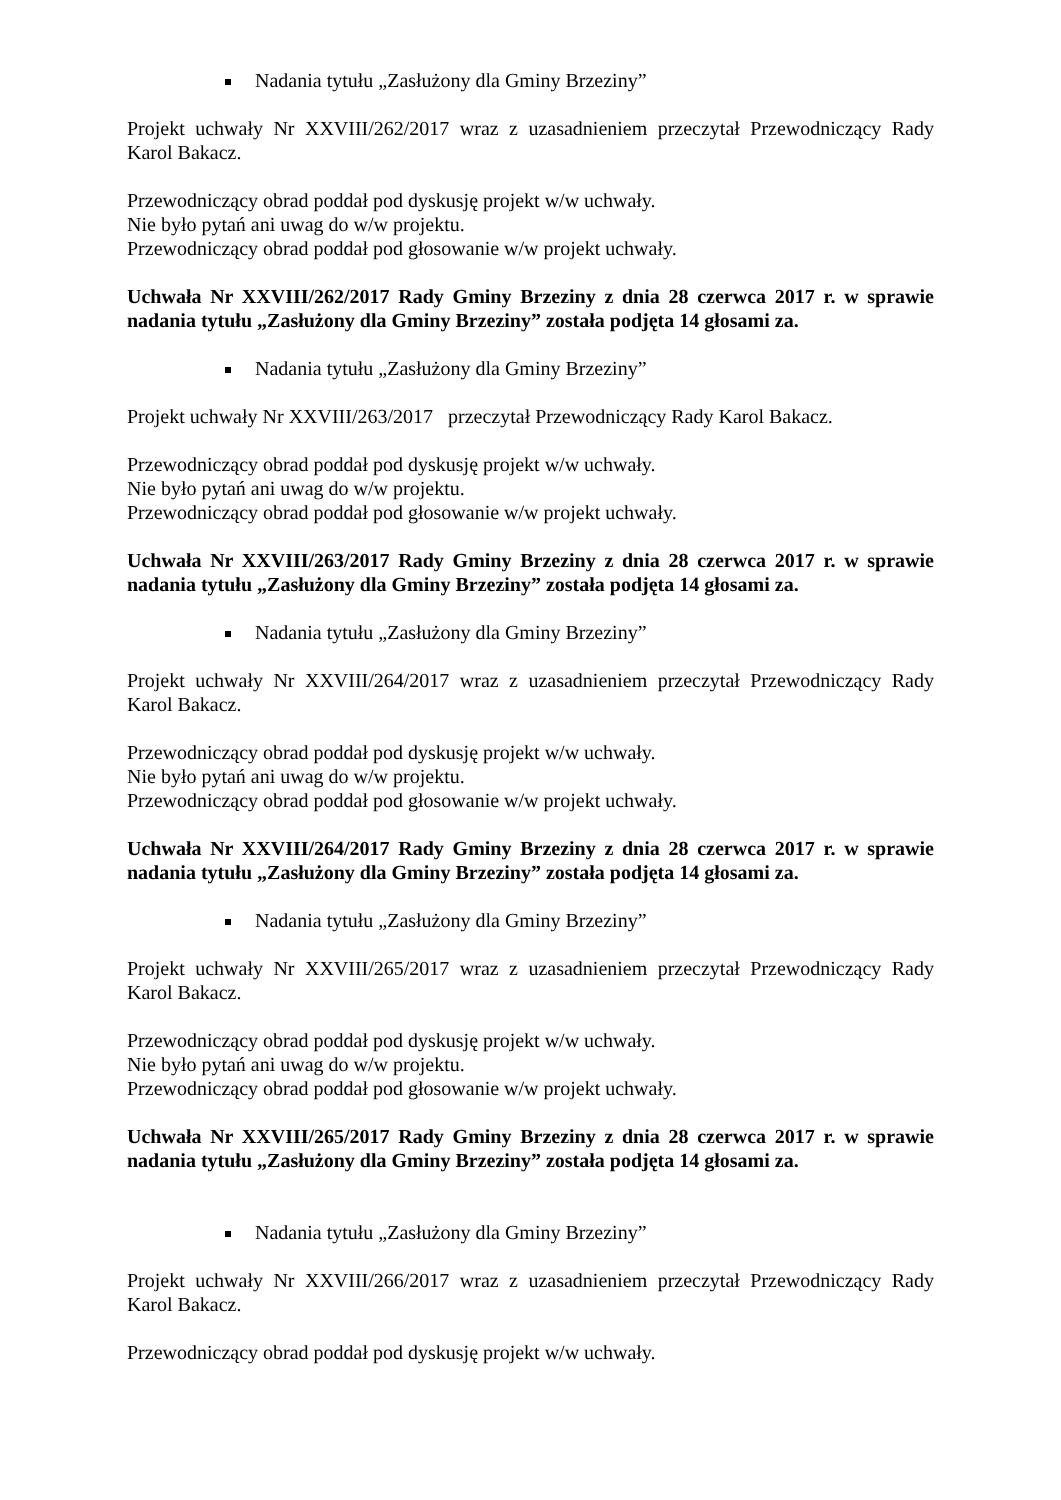Nadania tytułu „Zasłużony dla Gminy Brzeziny”
Projekt uchwały Nr XXVIII/262/2017 wraz z uzasadnieniem przeczytał Przewodniczący Rady Karol Bakacz.
Przewodniczący obrad poddał pod dyskusję projekt w/w uchwały.
Nie było pytań ani uwag do w/w projektu.
Przewodniczący obrad poddał pod głosowanie w/w projekt uchwały.
Uchwała Nr XXVIII/262/2017 Rady Gminy Brzeziny z dnia 28 czerwca 2017 r. w sprawie nadania tytułu „Zasłużony dla Gminy Brzeziny” została podjęta 14 głosami za.
Nadania tytułu „Zasłużony dla Gminy Brzeziny”
Projekt uchwały Nr XXVIII/263/2017 przeczytał Przewodniczący Rady Karol Bakacz.
Przewodniczący obrad poddał pod dyskusję projekt w/w uchwały.
Nie było pytań ani uwag do w/w projektu.
Przewodniczący obrad poddał pod głosowanie w/w projekt uchwały.
Uchwała Nr XXVIII/263/2017 Rady Gminy Brzeziny z dnia 28 czerwca 2017 r. w sprawie nadania tytułu „Zasłużony dla Gminy Brzeziny” została podjęta 14 głosami za.
Nadania tytułu „Zasłużony dla Gminy Brzeziny”
Projekt uchwały Nr XXVIII/264/2017 wraz z uzasadnieniem przeczytał Przewodniczący Rady Karol Bakacz.
Przewodniczący obrad poddał pod dyskusję projekt w/w uchwały.
Nie było pytań ani uwag do w/w projektu.
Przewodniczący obrad poddał pod głosowanie w/w projekt uchwały.
Uchwała Nr XXVIII/264/2017 Rady Gminy Brzeziny z dnia 28 czerwca 2017 r. w sprawie nadania tytułu „Zasłużony dla Gminy Brzeziny” została podjęta 14 głosami za.
Nadania tytułu „Zasłużony dla Gminy Brzeziny”
Projekt uchwały Nr XXVIII/265/2017 wraz z uzasadnieniem przeczytał Przewodniczący Rady Karol Bakacz.
Przewodniczący obrad poddał pod dyskusję projekt w/w uchwały.
Nie było pytań ani uwag do w/w projektu.
Przewodniczący obrad poddał pod głosowanie w/w projekt uchwały.
Uchwała Nr XXVIII/265/2017 Rady Gminy Brzeziny z dnia 28 czerwca 2017 r. w sprawie nadania tytułu „Zasłużony dla Gminy Brzeziny” została podjęta 14 głosami za.
Nadania tytułu „Zasłużony dla Gminy Brzeziny”
Projekt uchwały Nr XXVIII/266/2017 wraz z uzasadnieniem przeczytał Przewodniczący Rady Karol Bakacz.
Przewodniczący obrad poddał pod dyskusję projekt w/w uchwały.